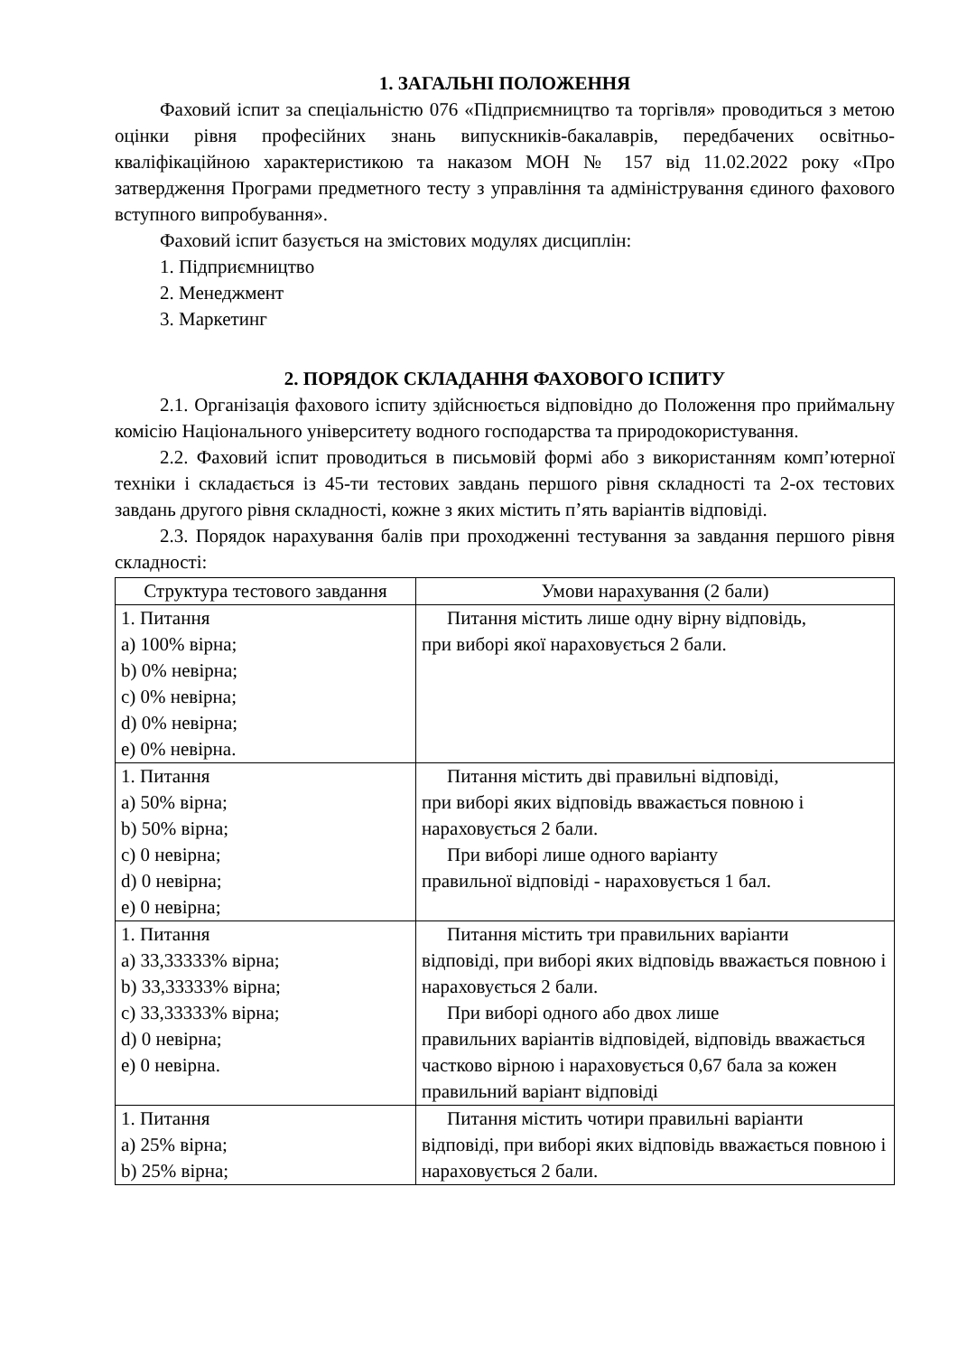1. ЗАГАЛЬНІ ПОЛОЖЕННЯ
Фаховий іспит за спеціальністю 076 «Підприємництво та торгівля» проводиться з метою оцінки рівня професійних знань випускників-бакалаврів, передбачених освітньо-кваліфікаційною характеристикою та наказом МОН № 157 від 11.02.2022 року «Про затвердження Програми предметного тесту з управління та адміністрування єдиного фахового вступного випробування».
Фаховий іспит базується на змістових модулях дисциплін:
1. Підприємництво
2. Менеджмент
3. Маркетинг
2. ПОРЯДОК СКЛАДАННЯ ФАХОВОГО ІСПИТУ
2.1. Організація фахового іспиту здійснюється відповідно до Положення про приймальну комісію Національного університету водного господарства та природокористування.
2.2. Фаховий іспит проводиться в письмовій формі або з використанням комп’ютерної техніки і складається із 45-ти тестових завдань першого рівня складності та 2-ох тестових завдань другого рівня складності, кожне з яких містить п’ять варіантів відповіді.
2.3. Порядок нарахування балів при проходженні тестування за завдання першого рівня складності:
| Структура тестового завдання | Умови нарахування (2 бали) |
| --- | --- |
| 1. Питання a) 100% вірна; b) 0% невірна; c) 0% невірна; d) 0% невірна; e) 0% невірна. | Питання містить лише одну вірну відповідь, при виборі якої нараховується 2 бали. |
| 1. Питання a) 50% вірна; b) 50% вірна; c) 0 невірна; d) 0 невірна; e) 0 невірна; | Питання містить дві правильні відповіді, при виборі яких відповідь вважається повною і нараховується 2 бали. При виборі лише одного варіанту правильної відповіді - нараховується 1 бал. |
| 1. Питання a) 33,33333% вірна; b) 33,33333% вірна; c) 33,33333% вірна; d) 0 невірна; e) 0 невірна. | Питання містить три правильних варіанти відповіді, при виборі яких відповідь вважається повною і нараховується 2 бали. При виборі одного або двох лише правильних варіантів відповідей, відповідь вважається частково вірною і нараховується 0,67 бала за кожен правильний варіант відповіді |
| 1. Питання a) 25% вірна; b) 25% вірна; | Питання містить чотири правильні варіанти відповіді, при виборі яких відповідь вважається повною і нараховується 2 бали. |